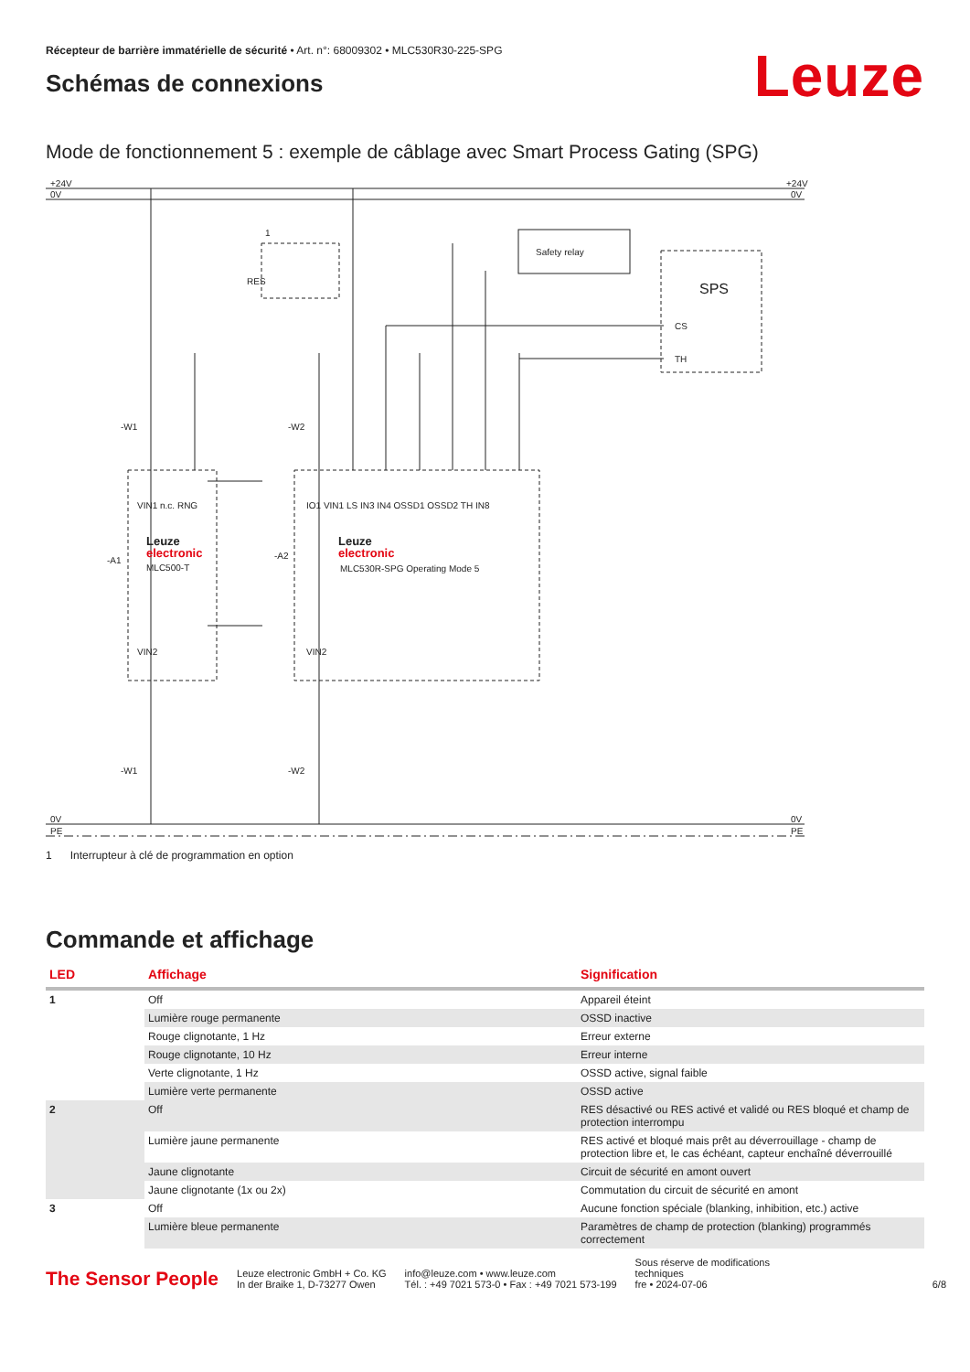Récepteur de barrière immatérielle de sécurité • Art. n°: 68009302 • MLC530R30-225-SPG
Schémas de connexions
Leuze
Mode de fonctionnement 5 : exemple de câblage avec Smart Process Gating (SPG)
+24V
0V
+24V
0V
0V
PE
0V
PE
Safety relay
SPS
CS
TH
RES
1
-W1
-W2
-A1
-A2
-W1
-W2
Leuze
electronic
MLC500-T
Leuze
electronic
MLC530R-SPG Operating Mode 5
VIN1 n.c. RNG
IO1 VIN1 LS IN3 IN4 OSSD1 OSSD2 TH IN8
VIN2
VIN2
1 Interrupteur à clé de programmation en option
Commande et affichage
| LED | Affichage | Signification |
| --- | --- | --- |
| 1 | Off | Appareil éteint |
| | Lumière rouge permanente | OSSD inactive |
| | Rouge clignotante, 1 Hz | Erreur externe |
| | Rouge clignotante, 10 Hz | Erreur interne |
| | Verte clignotante, 1 Hz | OSSD active, signal faible |
| | Lumière verte permanente | OSSD active |
| 2 | Off | RES désactivé ou RES activé et validé ou RES bloqué et champ de protection interrompu |
| | Lumière jaune permanente | RES activé et bloqué mais prêt au déverrouillage - champ de protection libre et, le cas échéant, capteur enchaîné déverrouillé |
| | Jaune clignotante | Circuit de sécurité en amont ouvert |
| | Jaune clignotante (1x ou 2x) | Commutation du circuit de sécurité en amont |
| 3 | Off | Aucune fonction spéciale (blanking, inhibition, etc.) active |
| | Lumière bleue permanente | Paramètres de champ de protection (blanking) programmés correctement |
The Sensor People
Leuze electronic GmbH + Co. KG
In der Braike 1, D-73277 Owen
info@leuze.com • www.leuze.com
Tél. : +49 7021 573-0 • Fax : +49 7021 573-199
Sous réserve de modifications
techniques
fre • 2024-07-06
6/8